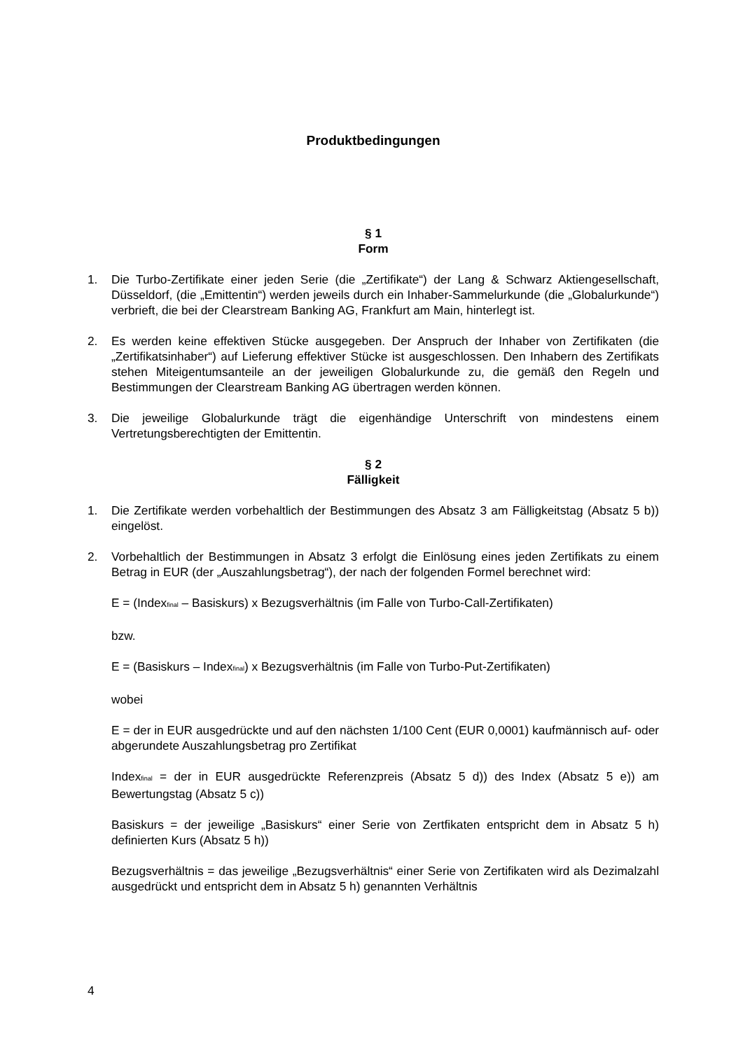Produktbedingungen
§ 1
Form
1. Die Turbo-Zertifikate einer jeden Serie (die „Zertifikate“) der Lang & Schwarz Aktiengesellschaft, Düsseldorf, (die „Emittentin“) werden jeweils durch ein Inhaber-Sammelurkunde (die „Globalurkunde“) verbrieft, die bei der Clearstream Banking AG, Frankfurt am Main, hinterlegt ist.
2. Es werden keine effektiven Stücke ausgegeben. Der Anspruch der Inhaber von Zertifikaten (die „Zertifikatsinhaber“) auf Lieferung effektiver Stücke ist ausgeschlossen. Den Inhabern des Zertifikats stehen Miteigentumsanteile an der jeweiligen Globalurkunde zu, die gemäß den Regeln und Bestimmungen der Clearstream Banking AG übertragen werden können.
3. Die jeweilige Globalurkunde trägt die eigenhändige Unterschrift von mindestens einem Vertretungsberechtigten der Emittentin.
§ 2
Fälligkeit
1. Die Zertifikate werden vorbehaltlich der Bestimmungen des Absatz 3 am Fälligkeitstag (Absatz 5 b)) eingelöst.
2. Vorbehaltlich der Bestimmungen in Absatz 3 erfolgt die Einlösung eines jeden Zertifikats zu einem Betrag in EUR (der „Auszahlungsbetrag“), der nach der folgenden Formel berechnet wird:
E = (Index<sub>final</sub> – Basiskurs) x Bezugsverhältnis (im Falle von Turbo-Call-Zertifikaten)
bzw.
E = (Basiskurs – Index<sub>final</sub>) x Bezugsverhältnis (im Falle von Turbo-Put-Zertifikaten)
wobei
E = der in EUR ausgedrückte und auf den nächsten 1/100 Cent (EUR 0,0001) kaufmännisch auf- oder abgerundete Auszahlungsbetrag pro Zertifikat
Index<sub>final</sub> = der in EUR ausgedrückte Referenzpreis (Absatz 5 d)) des Index (Absatz 5 e)) am Bewertungstag (Absatz 5 c))
Basiskurs = der jeweilige „Basiskurs“ einer Serie von Zertfikaten entspricht dem in Absatz 5 h) definierten Kurs (Absatz 5 h))
Bezugsverhältnis = das jeweilige „Bezugsverhältnis“ einer Serie von Zertifikaten wird als Dezimalzahl ausgedrückt und entspricht dem in Absatz 5 h) genannten Verhältnis
4